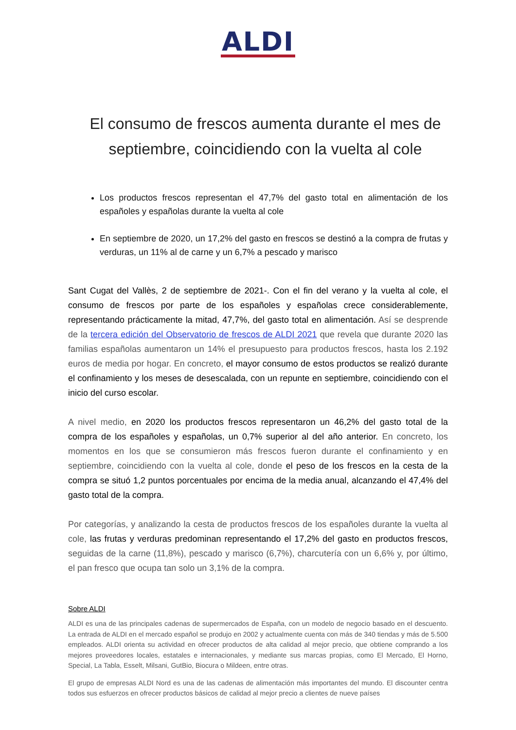ALDI
El consumo de frescos aumenta durante el mes de septiembre, coincidiendo con la vuelta al cole
Los productos frescos representan el 47,7% del gasto total en alimentación de los españoles y españolas durante la vuelta al cole
En septiembre de 2020, un 17,2% del gasto en frescos se destinó a la compra de frutas y verduras, un 11% al de carne y un 6,7% a pescado y marisco
Sant Cugat del Vallès, 2 de septiembre de 2021-. Con el fin del verano y la vuelta al cole, el consumo de frescos por parte de los españoles y españolas crece considerablemente, representando prácticamente la mitad, 47,7%, del gasto total en alimentación. Así se desprende de la tercera edición del Observatorio de frescos de ALDI 2021 que revela que durante 2020 las familias españolas aumentaron un 14% el presupuesto para productos frescos, hasta los 2.192 euros de media por hogar. En concreto, el mayor consumo de estos productos se realizó durante el confinamiento y los meses de desescalada, con un repunte en septiembre, coincidiendo con el inicio del curso escolar.
A nivel medio, en 2020 los productos frescos representaron un 46,2% del gasto total de la compra de los españoles y españolas, un 0,7% superior al del año anterior. En concreto, los momentos en los que se consumieron más frescos fueron durante el confinamiento y en septiembre, coincidiendo con la vuelta al cole, donde el peso de los frescos en la cesta de la compra se situó 1,2 puntos porcentuales por encima de la media anual, alcanzando el 47,4% del gasto total de la compra.
Por categorías, y analizando la cesta de productos frescos de los españoles durante la vuelta al cole, las frutas y verduras predominan representando el 17,2% del gasto en productos frescos, seguidas de la carne (11,8%), pescado y marisco (6,7%), charcutería con un 6,6% y, por último, el pan fresco que ocupa tan solo un 3,1% de la compra.
Sobre ALDI
ALDI es una de las principales cadenas de supermercados de España, con un modelo de negocio basado en el descuento. La entrada de ALDI en el mercado español se produjo en 2002 y actualmente cuenta con más de 340 tiendas y más de 5.500 empleados. ALDI orienta su actividad en ofrecer productos de alta calidad al mejor precio, que obtiene comprando a los mejores proveedores locales, estatales e internacionales, y mediante sus marcas propias, como El Mercado, El Horno, Special, La Tabla, Esselt, Milsani, GutBio, Biocura o Mildeen, entre otras.
El grupo de empresas ALDI Nord es una de las cadenas de alimentación más importantes del mundo. El discounter centra todos sus esfuerzos en ofrecer productos básicos de calidad al mejor precio a clientes de nueve países